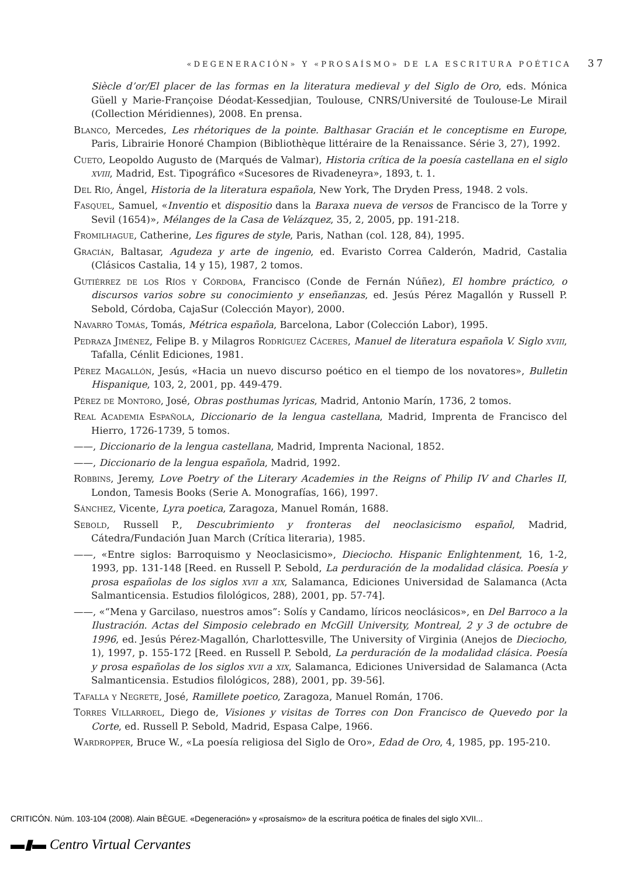«DEGENERACIÓN» Y «PROSAÍSMO» DE LA ESCRITURA POÉTICA 37
Siècle d’or/El placer de las formas en la literatura medieval y del Siglo de Oro, eds. Mónica Güell y Marie-Françoise Déodat-Kessedjian, Toulouse, CNRS/Université de Toulouse-Le Mirail (Collection Méridiennes), 2008. En prensa.
Blanco, Mercedes, Les rhétoriques de la pointe. Balthasar Gracián et le conceptisme en Europe, Paris, Librairie Honoré Champion (Bibliothèque littéraire de la Renaissance. Série 3, 27), 1992.
Cueto, Leopoldo Augusto de (Marqués de Valmar), Historia crítica de la poesía castellana en el siglo xviii, Madrid, Est. Tipográfico «Sucesores de Rivadeneyra», 1893, t. 1.
Del Río, Ángel, Historia de la literatura española, New York, The Dryden Press, 1948. 2 vols.
Fasquel, Samuel, «Inventio et dispositio dans la Baraxa nueva de versos de Francisco de la Torre y Sevil (1654)», Mélanges de la Casa de Velázquez, 35, 2, 2005, pp. 191-218.
Fromilhague, Catherine, Les figures de style, Paris, Nathan (col. 128, 84), 1995.
Gracián, Baltasar, Agudeza y arte de ingenio, ed. Evaristo Correa Calderón, Madrid, Castalia (Clásicos Castalia, 14 y 15), 1987, 2 tomos.
Gutiérrez de los Ríos y Córdoba, Francisco (Conde de Fernán Núñez), El hombre práctico, o discursos varios sobre su conocimiento y enseñanzas, ed. Jesús Pérez Magallón y Russell P. Sebold, Córdoba, CajaSur (Colección Mayor), 2000.
Navarro Tomás, Tomás, Métrica española, Barcelona, Labor (Colección Labor), 1995.
Pedraza Jiménez, Felipe B. y Milagros Rodríguez Cáceres, Manuel de literatura española V. Siglo xviii, Tafalla, Cénlit Ediciones, 1981.
Pérez Magallón, Jesús, «Hacia un nuevo discurso poético en el tiempo de los novatores», Bulletin Hispanique, 103, 2, 2001, pp. 449-479.
Pérez de Montoro, José, Obras posthumas lyricas, Madrid, Antonio Marín, 1736, 2 tomos.
Real Academia Española, Diccionario de la lengua castellana, Madrid, Imprenta de Francisco del Hierro, 1726-1739, 5 tomos.
——, Diccionario de la lengua castellana, Madrid, Imprenta Nacional, 1852.
——, Diccionario de la lengua española, Madrid, 1992.
Robbins, Jeremy, Love Poetry of the Literary Academies in the Reigns of Philip IV and Charles II, London, Tamesis Books (Serie A. Monografías, 166), 1997.
Sánchez, Vicente, Lyra poetica, Zaragoza, Manuel Román, 1688.
Sebold, Russell P., Descubrimiento y fronteras del neoclasicismo español, Madrid, Cátedra/Fundación Juan March (Crítica literaria), 1985.
——, «Entre siglos: Barroquismo y Neoclasicismo», Dieciocho. Hispanic Enlightenment, 16, 1-2, 1993, pp. 131-148 [Reed. en Russell P. Sebold, La perduración de la modalidad clásica. Poesía y prosa españolas de los siglos xvii a xix, Salamanca, Ediciones Universidad de Salamanca (Acta Salmanticensia. Estudios filológicos, 288), 2001, pp. 57-74].
——, «“Mena y Garcilaso, nuestros amos”: Solís y Candamo, líricos neoclásicos», en Del Barroco a la Ilustración. Actas del Simposio celebrado en McGill University, Montreal, 2 y 3 de octubre de 1996, ed. Jesús Pérez-Magallón, Charlottesville, The University of Virginia (Anejos de Dieciocho, 1), 1997, p. 155-172 [Reed. en Russell P. Sebold, La perduración de la modalidad clásica. Poesía y prosa españolas de los siglos xvii a xix, Salamanca, Ediciones Universidad de Salamanca (Acta Salmanticensia. Estudios filológicos, 288), 2001, pp. 39-56].
Tafalla y Negrete, José, Ramillete poetico, Zaragoza, Manuel Román, 1706.
Torres Villarroel, Diego de, Visiones y visitas de Torres con Don Francisco de Quevedo por la Corte, ed. Russell P. Sebold, Madrid, Espasa Calpe, 1966.
Wardropper, Bruce W., «La poesía religiosa del Siglo de Oro», Edad de Oro, 4, 1985, pp. 195-210.
CRITICÓN. Núm. 103-104 (2008). Alain BÈGUE. «Degeneración» y «prosaísmo» de la escritura poética de finales del siglo XVII...
▬▮▬ Centro Virtual Cervantes